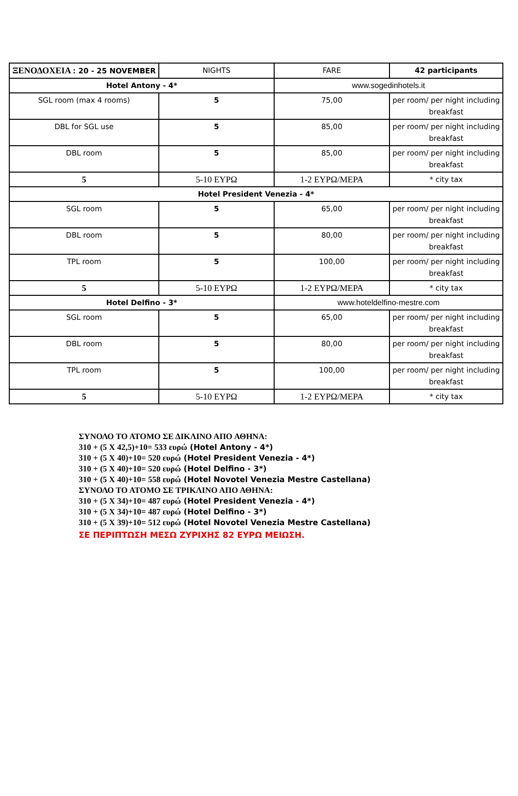| ΞΕΝΟΔΟΧΕΙΑ : 20 - 25 NOVEMBER | NIGHTS | FARE | 42 participants |
| Hotel Antony - 4* | | www.sogedinhotels.it | |
| SGL room (max 4 rooms) | 5 | 75,00 | per room/ per night including breakfast |
| DBL for SGL use | 5 | 85,00 | per room/ per night including breakfast |
| DBL room | 5 | 85,00 | per room/ per night including breakfast |
| 5 | 5-10 ΕΥΡΩ | 1-2 ΕΥΡΩ/ΜΕΡΑ | * city tax |
| Hotel President Venezia - 4* | | | |
| SGL room | 5 | 65,00 | per room/ per night including breakfast |
| DBL room | 5 | 80,00 | per room/ per night including breakfast |
| TPL room | 5 | 100,00 | per room/ per night including breakfast |
| 5 | 5-10 ΕΥΡΩ | 1-2 ΕΥΡΩ/ΜΕΡΑ | * city tax |
| Hotel Delfino - 3* | | www.hoteldelfino-mestre.com | |
| SGL room | 5 | 65,00 | per room/ per night including breakfast |
| DBL room | 5 | 80,00 | per room/ per night including breakfast |
| TPL room | 5 | 100,00 | per room/ per night including breakfast |
| 5 | 5-10 ΕΥΡΩ | 1-2 ΕΥΡΩ/ΜΕΡΑ | * city tax |
ΣΥΝΟΛΟ ΤΟ ΑΤΟΜΟ ΣΕ ΔΙΚΛΙΝΟ ΑΠΟ ΑΘΗΝΑ:
310 + (5 Χ 42,5)+10= 533 ευρώ (Hotel Antony - 4*)
310 + (5 Χ 40)+10= 520 ευρώ (Hotel President Venezia - 4*)
310 + (5 Χ 40)+10= 520 ευρώ (Hotel Delfino - 3*)
310 + (5 Χ 40)+10= 558 ευρώ (Hotel Novotel Venezia Mestre Castellana)
ΣΥΝΟΛΟ ΤΟ ΑΤΟΜΟ ΣΕ ΤΡΙΚΛΙΝΟ ΑΠΟ ΑΘΗΝΑ:
310 + (5 Χ 34)+10= 487 ευρώ (Hotel President Venezia - 4*)
310 + (5 Χ 34)+10= 487 ευρώ (Hotel Delfino - 3*)
310 + (5 Χ 39)+10= 512 ευρώ (Hotel Novotel Venezia Mestre Castellana)
ΣΕ ΠΕΡΙΠΤΩΣΗ ΜΕΣΩ ΖΥΡΙΧΗΣ 82 ΕΥΡΩ ΜΕΙΩΣΗ.